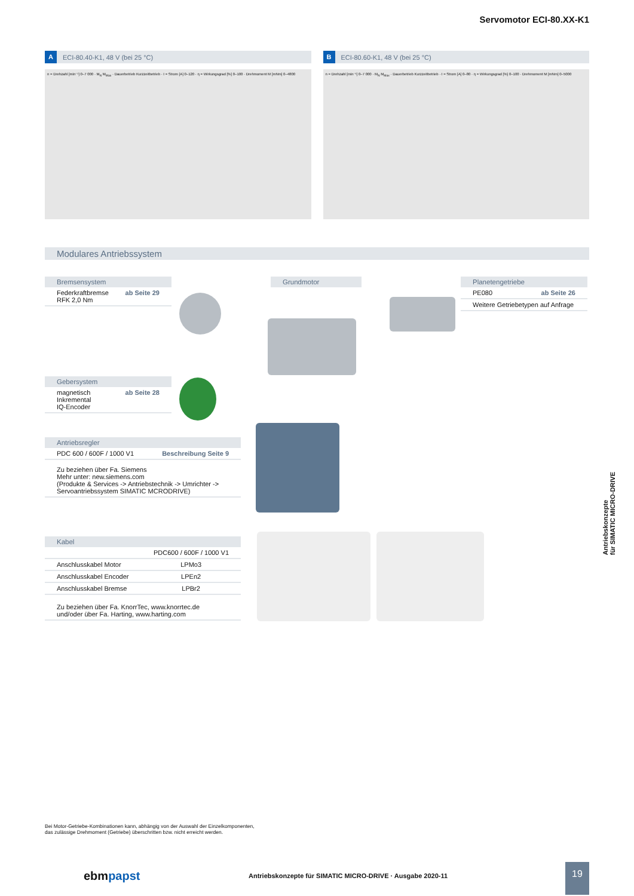Servomotor ECI-80.XX-K1
A ECI-80.40-K1, 48 V (bei 25 °C)
n = Drehzahl [min⁻¹] 0–7 000 · M<sub>N</sub> M<sub>Max</sub> · Dauerbetrieb Kurzzeitbetrieb · I = Strom [A] 0–120 · η = Wirkungsgrad [%] 0–100 · Drehmoment M [mNm] 0–4800
B ECI-80.60-K1, 48 V (bei 25 °C)
n = Drehzahl [min⁻¹] 0–7 000 · M<sub>N</sub> M<sub>Max</sub> · Dauerbetrieb Kurzzeitbetrieb · I = Strom [A] 0–80 · η = Wirkungsgrad [%] 0–100 · Drehmoment M [mNm] 0–5000
Modulares Antriebssystem
Bremsensystem
Federkraftbremse
RFK 2,0 Nm ab Seite 29
Grundmotor
Planetengetriebe
PE080 ab Seite 26
Weitere Getriebetypen auf Anfrage
Gebersystem
magnetisch
Inkremental
IQ-Encoder ab Seite 28
Antriebsregler
PDC 600 / 600F / 1000 V1 Beschreibung Seite 9
Zu beziehen über Fa. Siemens
Mehr unter: new.siemens.com
(Produkte & Services -> Antriebstechnik -> Umrichter ->
Servoantriebssystem SIMATIC MCRODRIVE)
Kabel
| | PDC600 / 600F / 1000 V1 |
| Anschlusskabel Motor | LPMo3 |
| Anschlusskabel Encoder | LPEn2 |
| Anschlusskabel Bremse | LPBr2 |
| Zu beziehen über Fa. KnorrTec, www.knorrtec.de und/oder über Fa. Harting, www.harting.com | |
Antriebskonzepte
für SIMATIC MICRO-DRIVE
Bei Motor-Getriebe-Kombinationen kann, abhängig von der Auswahl der Einzelkomponenten,
das zulässige Drehmoment (Getriebe) überschritten bzw. nicht erreicht werden.
ebmpapst
Antriebskonzepte für SIMATIC MICRO-DRIVE · Ausgabe 2020-11
19